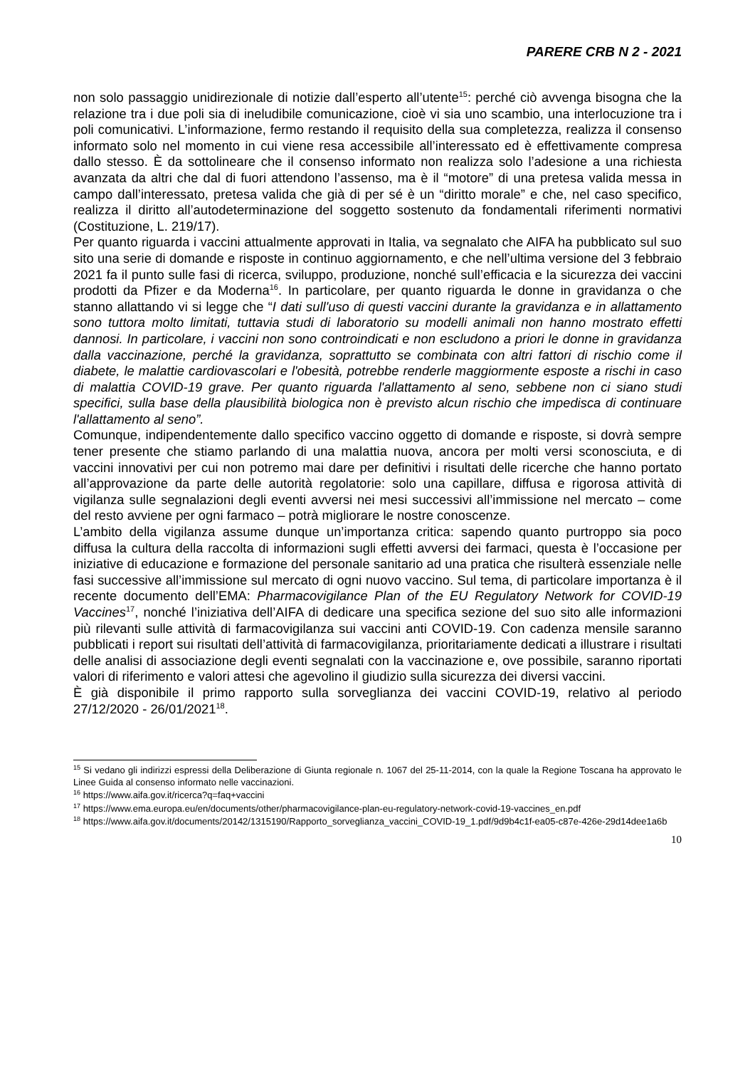PARERE CRB N 2 - 2021
non solo passaggio unidirezionale di notizie dall’esperto all’utente<sup>15</sup>: perché ciò avvenga bisogna che la relazione tra i due poli sia di ineludibile comunicazione, cioè vi sia uno scambio, una interlocuzione tra i poli comunicativi. L’informazione, fermo restando il requisito della sua completezza, realizza il consenso informato solo nel momento in cui viene resa accessibile all’interessato ed è effettivamente compresa dallo stesso. È da sottolineare che il consenso informato non realizza solo l’adesione a una richiesta avanzata da altri che dal di fuori attendono l’assenso, ma è il “motore” di una pretesa valida messa in campo dall’interessato, pretesa valida che già di per sé è un “diritto morale” e che, nel caso specifico, realizza il diritto all’autodeterminazione del soggetto sostenuto da fondamentali riferimenti normativi (Costituzione, L. 219/17).
Per quanto riguarda i vaccini attualmente approvati in Italia, va segnalato che AIFA ha pubblicato sul suo sito una serie di domande e risposte in continuo aggiornamento, e che nell’ultima versione del 3 febbraio 2021 fa il punto sulle fasi di ricerca, sviluppo, produzione, nonché sull’efficacia e la sicurezza dei vaccini prodotti da Pfizer e da Moderna<sup>16</sup>. In particolare, per quanto riguarda le donne in gravidanza o che stanno allattando vi si legge che “I dati sull'uso di questi vaccini durante la gravidanza e in allattamento sono tuttora molto limitati, tuttavia studi di laboratorio su modelli animali non hanno mostrato effetti dannosi. In particolare, i vaccini non sono controindicati e non escludono a priori le donne in gravidanza dalla vaccinazione, perché la gravidanza, soprattutto se combinata con altri fattori di rischio come il diabete, le malattie cardiovascolari e l'obesità, potrebbe renderle maggiormente esposte a rischi in caso di malattia COVID-19 grave. Per quanto riguarda l'allattamento al seno, sebbene non ci siano studi specifici, sulla base della plausibilità biologica non è previsto alcun rischio che impedisca di continuare l'allattamento al seno”.
Comunque, indipendentemente dallo specifico vaccino oggetto di domande e risposte, si dovrà sempre tener presente che stiamo parlando di una malattia nuova, ancora per molti versi sconosciuta, e di vaccini innovativi per cui non potremo mai dare per definitivi i risultati delle ricerche che hanno portato all’approvazione da parte delle autorità regolatorie: solo una capillare, diffusa e rigorosa attività di vigilanza sulle segnalazioni degli eventi avversi nei mesi successivi all’immissione nel mercato – come del resto avviene per ogni farmaco – potrà migliorare le nostre conoscenze.
L’ambito della vigilanza assume dunque un’importanza critica: sapendo quanto purtroppo sia poco diffusa la cultura della raccolta di informazioni sugli effetti avversi dei farmaci, questa è l’occasione per iniziative di educazione e formazione del personale sanitario ad una pratica che risulterà essenziale nelle fasi successive all’immissione sul mercato di ogni nuovo vaccino. Sul tema, di particolare importanza è il recente documento dell’EMA: Pharmacovigilance Plan of the EU Regulatory Network for COVID-19 Vaccines<sup>17</sup>, nonché l’iniziativa dell’AIFA di dedicare una specifica sezione del suo sito alle informazioni più rilevanti sulle attività di farmacovigilanza sui vaccini anti COVID-19. Con cadenza mensile saranno pubblicati i report sui risultati dell’attività di farmacovigilanza, prioritariamente dedicati a illustrare i risultati delle analisi di associazione degli eventi segnalati con la vaccinazione e, ove possibile, saranno riportati valori di riferimento e valori attesi che agevolino il giudizio sulla sicurezza dei diversi vaccini.
È già disponibile il primo rapporto sulla sorveglianza dei vaccini COVID-19, relativo al periodo 27/12/2020 - 26/01/2021<sup>18</sup>.
<sup>15</sup> Si vedano gli indirizzi espressi della Deliberazione di Giunta regionale n. 1067 del 25-11-2014, con la quale la Regione Toscana ha approvato le Linee Guida al consenso informato nelle vaccinazioni.
<sup>16</sup> https://www.aifa.gov.it/ricerca?q=faq+vaccini
<sup>17</sup> https://www.ema.europa.eu/en/documents/other/pharmacovigilance-plan-eu-regulatory-network-covid-19-vaccines_en.pdf
<sup>18</sup> https://www.aifa.gov.it/documents/20142/1315190/Rapporto_sorveglianza_vaccini_COVID-19_1.pdf/9d9b4c1f-ea05-c87e-426e-29d14dee1a6b
10